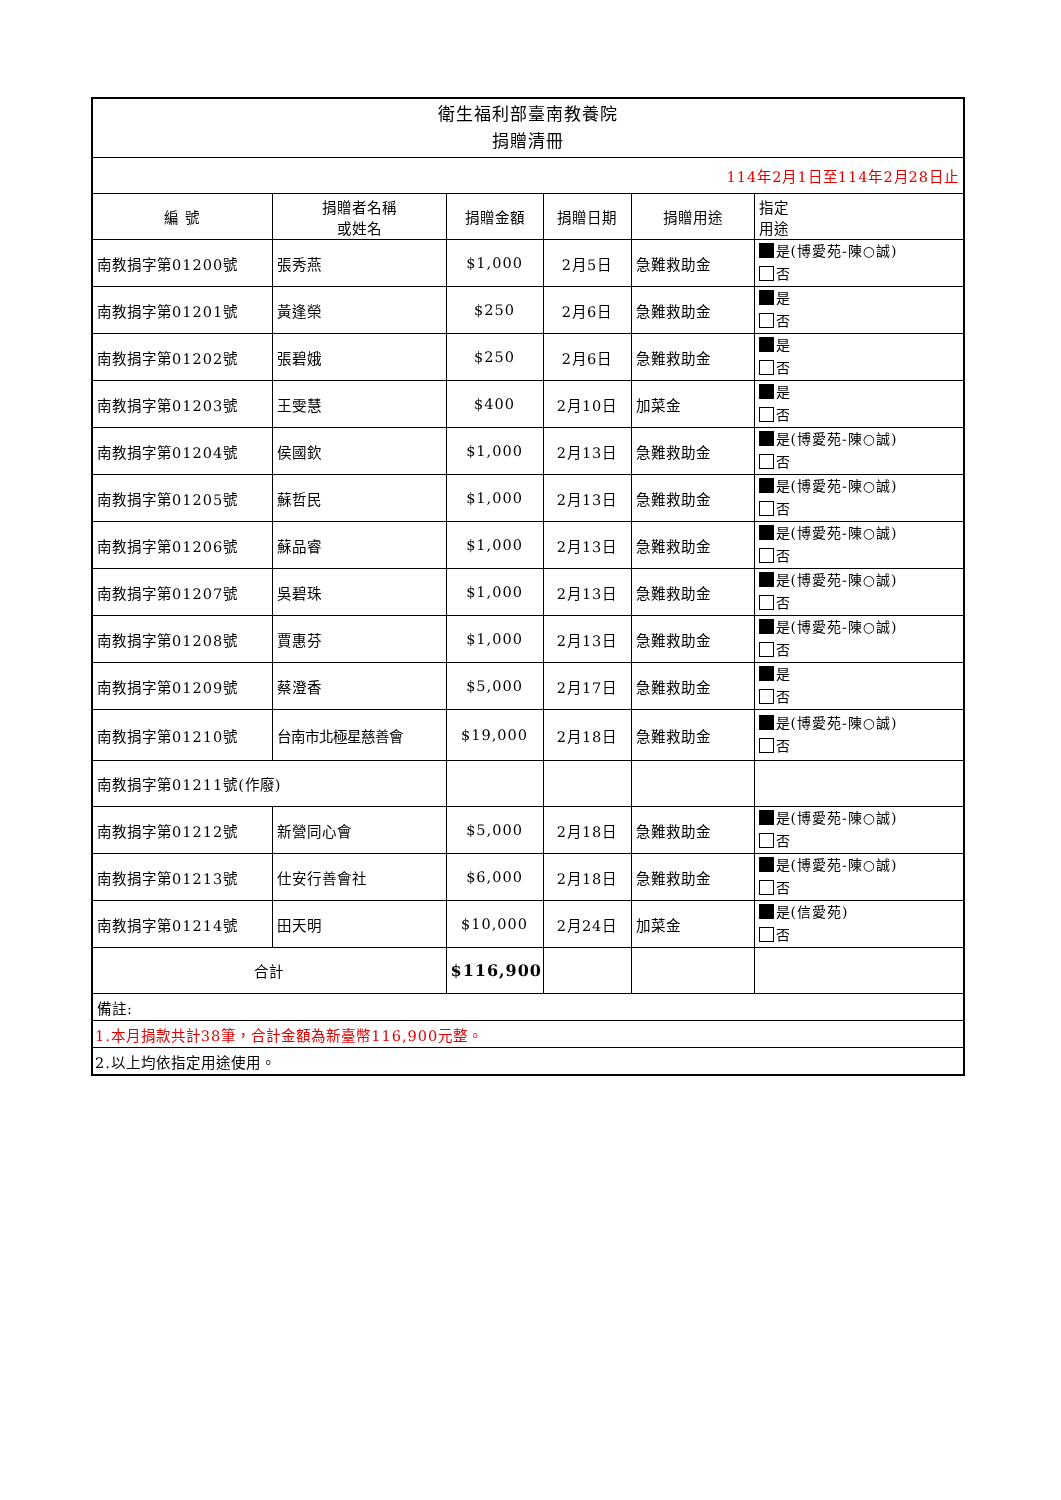| 衛生福利部臺南教養院 捐贈清冊 | | | | | |
| 114年2月1日至114年2月28日止 | | | | | |
| 編 號 | 捐贈者名稱 或姓名 | 捐贈金額 | 捐贈日期 | 捐贈用途 | 指定 用途 |
| 南教捐字第01200號 | 張秀燕 | $1,000 | 2月5日 | 急難救助金 | 是(博愛苑-陳○誠) 否 |
| 南教捐字第01201號 | 黃逢榮 | $250 | 2月6日 | 急難救助金 | 是 否 |
| 南教捐字第01202號 | 張碧娥 | $250 | 2月6日 | 急難救助金 | 是 否 |
| 南教捐字第01203號 | 王雯慧 | $400 | 2月10日 | 加菜金 | 是 否 |
| 南教捐字第01204號 | 侯國欽 | $1,000 | 2月13日 | 急難救助金 | 是(博愛苑-陳○誠) 否 |
| 南教捐字第01205號 | 蘇哲民 | $1,000 | 2月13日 | 急難救助金 | 是(博愛苑-陳○誠) 否 |
| 南教捐字第01206號 | 蘇品睿 | $1,000 | 2月13日 | 急難救助金 | 是(博愛苑-陳○誠) 否 |
| 南教捐字第01207號 | 吳碧珠 | $1,000 | 2月13日 | 急難救助金 | 是(博愛苑-陳○誠) 否 |
| 南教捐字第01208號 | 賈惠芬 | $1,000 | 2月13日 | 急難救助金 | 是(博愛苑-陳○誠) 否 |
| 南教捐字第01209號 | 蔡澄香 | $5,000 | 2月17日 | 急難救助金 | 是 否 |
| 南教捐字第01210號 | 台南市北極星慈善會 | $19,000 | 2月18日 | 急難救助金 | 是(博愛苑-陳○誠) 否 |
| 南教捐字第01211號(作廢) | | | | | |
| 南教捐字第01212號 | 新營同心會 | $5,000 | 2月18日 | 急難救助金 | 是(博愛苑-陳○誠) 否 |
| 南教捐字第01213號 | 仕安行善會社 | $6,000 | 2月18日 | 急難救助金 | 是(博愛苑-陳○誠) 否 |
| 南教捐字第01214號 | 田天明 | $10,000 | 2月24日 | 加菜金 | 是(信愛苑) 否 |
| 合計 | | $116,900 | | | |
| 備註: | | | | | |
| 1.本月捐款共計38筆，合計金額為新臺幣116,900元整。 | | | | | |
| 2.以上均依指定用途使用。 | | | | | |